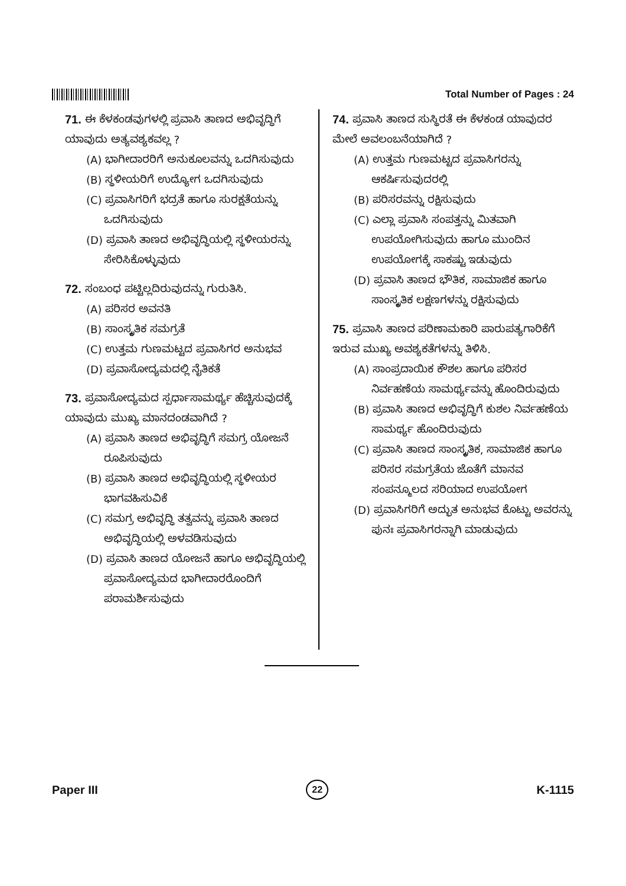Total Number of Pages : 24
71. ಈ ಕೆಳಕಂಡವುಗಳಲ್ಲಿ ಪ್ರವಾಸಿ ತಾಣದ ಅಭಿವೃದ್ಧಿಗೆ ಯಾವುದು ಅತ್ಯವಶ್ಯಕವಲ್ಲ ?
(A) ಭಾಗೀದಾರರಿಗೆ ಅನುಕೂಲವನ್ನು ಒದಗಿಸುವುದು
(B) ಸ್ಥಳೀಯರಿಗೆ ಉದ್ಯೋಗ ಒದಗಿಸುವುದು
(C) ಪ್ರವಾಸಿಗರಿಗೆ ಭದ್ರತೆ ಹಾಗೂ ಸುರಕ್ಷತೆಯನ್ನು ಒದಗಿಸುವುದು
(D) ಪ್ರವಾಸಿ ತಾಣದ ಅಭಿವೃದ್ಧಿಯಲ್ಲಿ ಸ್ಥಳೀಯರನ್ನು ಸೇರಿಸಿಕೊಳ್ಳುವುದು
72. ಸಂಬಂಧ ಪಟ್ಟಿಲ್ಲದಿರುವುದನ್ನು ಗುರುತಿಸಿ.
(A) ಪರಿಸರ ಅವನತಿ
(B) ಸಾಂಸ್ಕೃತಿಕ ಸಮಗ್ರತೆ
(C) ಉತ್ತಮ ಗುಣಮಟ್ಟದ ಪ್ರವಾಸಿಗರ ಅನುಭವ
(D) ಪ್ರವಾಸೋದ್ಯಮದಲ್ಲಿ ನೈತಿಕತೆ
73. ಪ್ರವಾಸೋದ್ಯಮದ ಸ್ಪರ್ಧಾಸಾಮರ್ಥ್ಯ ಹೆಚ್ಚಿಸುವುದಕ್ಕೆ ಯಾವುದು ಮುಖ್ಯ ಮಾನದಂಡವಾಗಿದೆ ?
(A) ಪ್ರವಾಸಿ ತಾಣದ ಅಭಿವೃದ್ಧಿಗೆ ಸಮಗ್ರ ಯೋಜನೆ ರೂಪಿಸುವುದು
(B) ಪ್ರವಾಸಿ ತಾಣದ ಅಭಿವೃದ್ಧಿಯಲ್ಲಿ ಸ್ಥಳೀಯರ ಭಾಗವಹಿಸುವಿಕೆ
(C) ಸಮಗ್ರ ಅಭಿವೃದ್ಧಿ ತತ್ವವನ್ನು ಪ್ರವಾಸಿ ತಾಣದ ಅಭಿವೃದ್ಧಿಯಲ್ಲಿ ಅಳವಡಿಸುವುದು
(D) ಪ್ರವಾಸಿ ತಾಣದ ಯೋಜನೆ ಹಾಗೂ ಅಭಿವೃದ್ಧಿಯಲ್ಲಿ ಪ್ರವಾಸೋದ್ಯಮದ ಭಾಗೀದಾರರೊಂದಿಗೆ ಪರಾಮರ್ಶಿಸುವುದು
74. ಪ್ರವಾಸಿ ತಾಣದ ಸುಸ್ಥಿರತೆ ಈ ಕೆಳಕಂಡ ಯಾವುದರ ಮೇಲೆ ಅವಲಂಬನೆಯಾಗಿದೆ ?
(A) ಉತ್ತಮ ಗುಣಮಟ್ಟದ ಪ್ರವಾಸಿಗರನ್ನು ಆಕರ್ಷಿಸುವುದರಲ್ಲಿ
(B) ಪರಿಸರವನ್ನು ರಕ್ಷಿಸುವುದು
(C) ಎಲ್ಲಾ ಪ್ರವಾಸಿ ಸಂಪತ್ತನ್ನು ಮಿತವಾಗಿ ಉಪಯೋಗಿಸುವುದು ಹಾಗೂ ಮುಂದಿನ ಉಪಯೋಗಕ್ಕೆ ಸಾಕಷ್ಟು ಇಡುವುದು
(D) ಪ್ರವಾಸಿ ತಾಣದ ಭೌತಿಕ, ಸಾಮಾಜಿಕ ಹಾಗೂ ಸಾಂಸ್ಕೃತಿಕ ಲಕ್ಷಣಗಳನ್ನು ರಕ್ಷಿಸುವುದು
75. ಪ್ರವಾಸಿ ತಾಣದ ಪರಿಣಾಮಕಾರಿ ಪಾರುಪತ್ಯಗಾರಿಕೆಗೆ ಇರುವ ಮುಖ್ಯ ಅವಶ್ಯಕತೆಗಳನ್ನು ತಿಳಿಸಿ.
(A) ಸಾಂಪ್ರದಾಯಿಕ ಕೌಶಲ ಹಾಗೂ ಪರಿಸರ ನಿರ್ವಹಣೆಯ ಸಾಮರ್ಥ್ಯವನ್ನು ಹೊಂದಿರುವುದು
(B) ಪ್ರವಾಸಿ ತಾಣದ ಅಭಿವೃದ್ಧಿಗೆ ಕುಶಲ ನಿರ್ವಹಣೆಯ ಸಾಮರ್ಥ್ಯ ಹೊಂದಿರುವುದು
(C) ಪ್ರವಾಸಿ ತಾಣದ ಸಾಂಸ್ಕೃತಿಕ, ಸಾಮಾಜಿಕ ಹಾಗೂ ಪರಿಸರ ಸಮಗ್ರತೆಯ ಜೊತೆಗೆ ಮಾನವ ಸಂಪನ್ಮೂಲದ ಸರಿಯಾದ ಉಪಯೋಗ
(D) ಪ್ರವಾಸಿಗರಿಗೆ ಅದ್ಭುತ ಅನುಭವ ಕೊಟ್ಟು ಅವರನ್ನು ಪುನಃ ಪ್ರವಾಸಿಗರನ್ನಾಗಿ ಮಾಡುವುದು
Paper III 22 K-1115